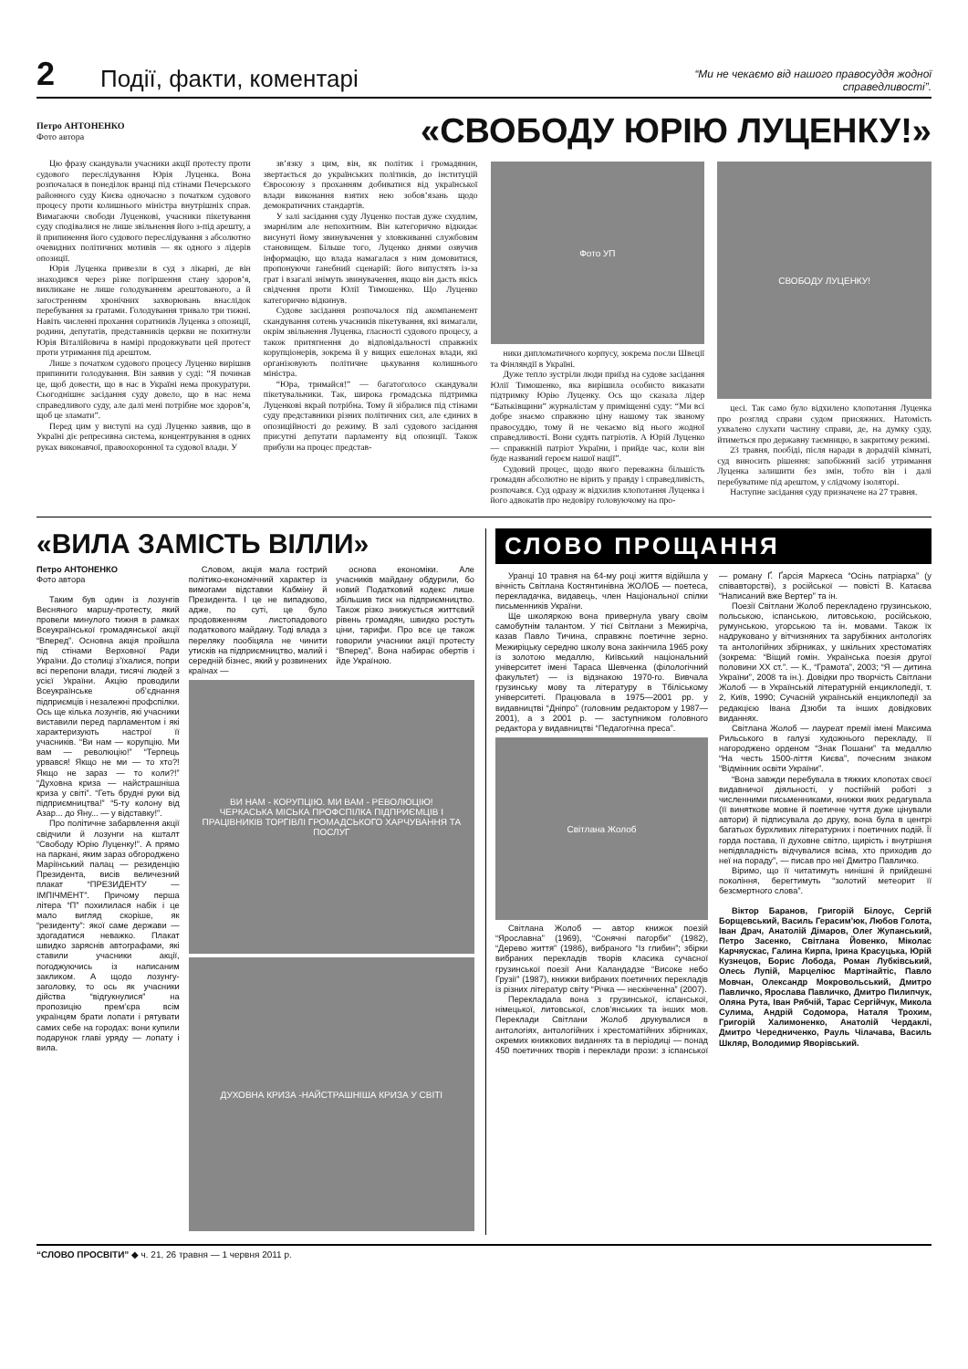2
Події, факти, коментарі
“Ми не чекаємо від нашого правосуддя жодної справедливості”.
Петро АНТОНЕНКО
Фото автора
«СВОБОДУ ЮРІЮ ЛУЦЕНКУ!»
Цю фразу скандували учасники акції протесту проти судового переслідування Юрія Луценка. Вона розпочалася в понеділок вранці під стінами Печерського районного суду Києва одночасно з початком судового процесу проти колишнього міністра внутрішніх справ. Вимагаючи свободи Луценкові, учасники пікетування суду сподівалися не лише звільнення його з-під арешту, а й припинення його судового переслідування з абсолютно очевидних політичних мотивів — як одного з лідерів опозиції.
Юрія Луценка привезли в суд з лікарні, де він знаходився через різке погіршення стану здоров’я, викликане не лише голодуванням арештованого, а й загостренням хронічних захворювань внаслідок перебування за гратами. Голодування тривало три тижні. Навіть численні прохання соратників Луценка з опозиції, родини, депутатів, представників церкви не похитнули Юрія Віталійовича в намірі продовжувати цей протест проти утримання під арештом.
Лише з початком судового процесу Луценко вирішив припинити голодування. Він заявив у суді: “Я починав це, щоб довести, що в нас в Україні нема прокуратури. Сьогоднішнє засідання суду довело, що в нас нема справедливого суду, але далі мені потрібне моє здоров’я, щоб це зламати”.
Перед цим у виступі на суді Луценко заявив, що в Україні діє репресивна система, концентрування в одних руках виконавчої, правоохоронної та судової влади. У
зв’язку з цим, він, як політик і громадянин, звертається до українських політиків, до інституцій Євросоюзу з проханням добиватися від української влади виконання взятих нею зобов’язань щодо демократичних стандартів.
У залі засідання суду Луценко постав дуже схудлим, змарнілим але непохитним. Він категорично відкидає висунуті йому звинувачення у зловживанні службовим становищем. Більше того, Луценко днями озвучив інформацію, що влада намагалася з ним домовитися, пропонуючи ганебний сценарій: його випустять із-за грат і взагалі знімуть звинувачення, якщо він дасть якісь свідчення проти Юлії Тимошенко. Що Луценко категорично відкинув.
Судове засідання розпочалося під акомпанемент скандування сотень учасників пікетування, які вимагали, окрім звільнення Луценка, гласності судового процесу, а також притягнення до відповідальності справжніх корупціонерів, зокрема й у вищих ешелонах влади, які організовують політичне цькування колишнього міністра.
“Юра, тримайся!” — багатоголосо скандували пікетувальники. Так, широка громадська підтримка Луценкові вкрай потрібна. Тому й зібралися під стінами суду представники різних політичних сил, але єдиних в опозиційності до режиму. В залі судового засідання присутні депутати парламенту від опозиції. Також прибули на процес представ-
Фото УП
ники дипломатичного корпусу, зокрема посли Швеції та Фінляндії в Україні.
Дуже тепло зустріли люди приїзд на судове засідання Юлії Тимошенко, яка вирішила особисто виказати підтримку Юрію Луценку. Ось що сказала лідер “Батьківщини” журналістам у приміщенні суду: “Ми всі добре знаємо справжню ціну нашому так званому правосуддю, тому й не чекаємо від нього жодної справедливості. Вони судять патріотів. А Юрій Луценко — справжній патріот України, і прийде час, коли він буде названий героєм нашої нації”.
Судовий процес, щодо якого переважна більшість громадян абсолютно не вірить у правду і справедливість, розпочався. Суд одразу ж відхилив клопотання Луценка і його адвокатів про недовіру головуючому на про-
СВОБОДУ ЛУЦЕНКУ!
цесі. Так само було відхилено клопотання Луценка про розгляд справи судом присяжних. Натомість ухвалено слухати частину справи, де, на думку суду, йтиметься про державну таємницю, в закритому режимі.
23 травня, пообіді, після наради в дорадчій кімнаті, суд виносить рішення: запобіжний засіб утримання Луценка залишити без змін, тобто він і далі перебуватиме під арештом, у слідчому ізоляторі.
Наступне засідання суду призначене на 27 травня.
«ВИЛА ЗАМІСТЬ ВІЛЛИ»
Петро АНТОНЕНКО
Фото автора
Таким був один із лозунгів Весняного маршу-протесту, який провели минулого тижня в рамках Всеукраїнської громадянської акції “Вперед”. Основна акція пройшла під стінами Верховної Ради України. До столиці з’їхалися, попри всі перепони влади, тисячі людей з усієї України. Акцію проводили Всеукраїнське об’єднання підприємців і незалежні профспілки. Ось ще кілька лозунгів, які учасники виставили перед парламентом і які характеризують настрої її учасників. “Ви нам — корупцію. Ми вам — революцію!” “Терпець урвався! Якщо не ми — то хто?! Якщо не зараз — то коли?!” “Духовна криза — найстрашніша криза у світі”. “Геть брудні руки від підприємництва!” “5-ту колону від Азар... до Яну... — у відставку!”.
Про політичне забарвлення акції свідчили й лозунги на кшталт “Свободу Юрію Луценку!”. А прямо на паркані, яким зараз обгороджено Маріїнський палац — резиденцію Президента, висів величезний плакат “ПРЕЗИДЕНТУ — ІМПІЧМЕНТ”. Причому перша літера “П” похилилася набік і це мало вигляд скоріше, як “резиденту”: якої саме держави — здогадатися неважко. Плакат швидко заряснів автографами, які ставили учасники акції, погоджуючись із написаним закликом. А щодо лозунгу-заголовку, то ось як учасники дійства “відгукнулися” на пропозицію прем’єра всім українцям брати лопати і рятувати самих себе на городах: вони купили подарунок главі уряду — лопату і вила.
Словом, акція мала гострий політико-економічний характер із вимогами відставки Кабміну й Президента. І це не випадково, адже, по суті, це було продовженням листопадового податкового майдану. Тоді влада з переляку пообіцяла не чинити утисків на підприємництво, малий і середній бізнес, який у розвинених країнах —
основа економіки. Але учасників майдану обдурили, бо новий Податковий кодекс лише збільшив тиск на підприємництво. Також різко знижується життєвий рівень громадян, швидко ростуть ціни, тарифи. Про все це також говорили учасники акції протесту “Вперед”. Вона набирає обертів і йде Україною.
ВИ НАМ - КОРУПЦІЮ. МИ ВАМ - РЕВОЛЮЦІЮ!
ЧЕРКАСЬКА МІСЬКА ПРОФСПІЛКА ПІДПРИЄМЦІВ І ПРАЦІВНИКІВ ТОРГІВЛІ ГРОМАДСЬКОГО ХАРЧУВАННЯ ТА ПОСЛУГ
ДУХОВНА КРИЗА -НАЙСТРАШНІША КРИЗА У СВІТІ
СЛОВО ПРОЩАННЯ
Уранці 10 травня на 64-му році життя відійшла у вічність Світлана Костянтинівна ЖОЛОБ — поетеса, перекладачка, видавець, член Національної спілки письменників України.
Ще школяркою вона привернула увагу своїм самобутнім талантом. У тієї Світлани з Межиріча, казав Павло Тичина, справжнє поетичне зерно. Межирiцьку середню школу вона закінчила 1965 року із золотою медаллю, Київський національний університет імені Тараса Шевченка (філологічний факультет) — із відзнакою 1970-го. Вивчала грузинську мову та літературу в Тбіліському університеті. Працювала в 1975—2001 рр. у видавництві “Дніпро” (головним редактором у 1987—2001), а з 2001 р. — заступником головного редактора у видавництві “Педагогічна преса”.
Світлана Жолоб
Світлана Жолоб — автор книжок поезій “Ярославна” (1969), “Сонячні пагорби” (1982), “Дерево життя” (1986), вибраного “Із глибин”; збірки вибраних перекладів творів класика сучасної грузинської поезії Ани Каландадзе “Високе небо Грузії” (1987), книжки вибраних поетичних перекладів із різних літератур світу “Річка — нескінченна” (2007).
Перекладала вона з грузинської, іспанської, німецької, литовської, слов’янських та інших мов. Переклади Світлани Жолоб друкувалися в антологіях, антологійних і хрестоматійних збірниках, окремих книжкових виданнях та в періодиці — понад 450 поетичних творів і переклади прози: з іспанської — роману Ґ. Ґарсія Маркеса “Осінь патріарха” (у співавторстві), з російської — повісті В. Катаєва “Написаний вже Вертер” та ін.
Поезії Світлани Жолоб перекладено грузинською, польською, іспанською, литовською, російською, румунською, угорською та ін. мовами. Також їх надруковано у вітчизняних та зарубіжних антологіях та антологійних збірниках, у шкільних хрестоматіях (зокрема: “Віщий гомін. Українська поезія другої половини ХХ ст.”. — К., “Грамота”, 2003; “Я — дитина України”, 2008 та ін.). Довідки про творчість Світлани Жолоб — в Українській літературній енциклопедії, т. 2, Київ, 1990; Сучасній українській енциклопедії за редакцією Івана Дзюби та інших довідкових виданнях.
Світлана Жолоб — лауреат премії імені Максима Рильського в галузі художнього перекладу, її нагороджено орденом “Знак Пошани” та медаллю “На честь 1500-ліття Києва”, почесним знаком “Відмінник освіти України”.
“Вона завжди перебувала в тяжких клопотах своєї видавничої діяльності, у постійній роботі з численними письменниками, книжки яких редагувала (її виняткове мовне й поетичне чуття дуже цінували автори) й підписувала до друку, вона була в центрі багатьох бурхливих літературних і поетичних подій. Її горда постава, її духовне світло, щирість і внутрішня непідвладність відчувалися всіма, хто приходив до неї на пораду”, — писав про неї Дмитро Павличко.
Віримо, що її читатимуть нинішні й прийдешні покоління, берегтимуть “золотий метеорит її безсмертного слова”.
Віктор Баранов, Григорій Білоус, Сергій Борщевський, Василь Герасим’юк, Любов Голота, Іван Драч, Анатолій Дімаров, Олег Жупанський, Петро Засенко, Світлана Йовенко, Міколас Карчяускас, Галина Кирпа, Ірина Красуцька, Юрій Кузнецов, Борис Лобода, Роман Лубківський, Олесь Лупій, Марцеліюс Мартінайтіс, Павло Мовчан, Олександр Мокровольський, Дмитро Павличко, Ярослава Павличко, Дмитро Пилипчук, Оляна Рута, Іван Рябчій, Тарас Сергійчук, Микола Сулима, Андрій Содомора, Наталя Трохим, Григорій Халимоненко, Анатолій Чердаклі, Дмитро Чередниченко, Рауль Чілачава, Василь Шкляр, Володимир Яворівський.
“СЛОВО ПРОСВІТИ” ◆ ч. 21, 26 травня — 1 червня 2011 р.